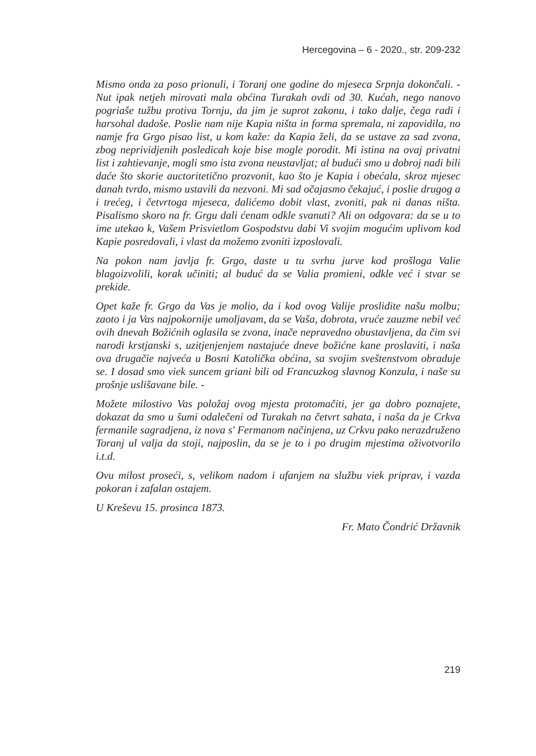Hercegovina – 6 - 2020., str. 209-232
Mismo onda za poso prionuli, i Toranj one godine do mjeseca Srpnja dokončali. - Nut ipak netjeh mirovati mala obćina Turakah ovdi od 30. Kućah, nego nanovo pogriaše tužbu protiva Tornju, da jim je suprot zakonu, i tako dalje, čega radi i harsohal dadoše. Poslie nam nije Kapia ništa in forma spremala, ni zapovidila, no namje fra Grgo pisao list, u kom kaže: da Kapia želi, da se ustave za sad zvona, zbog neprividjenih posledicah koje bise mogle porodit. Mi istina na ovaj privatni list i zahtievanje, mogli smo ista zvona neustavljat; al budući smo u dobroj nadi bili daće što skorie auctoritetično prozvonit, kao što je Kapia i obećala, skroz mjesec danah tvrdo, mismo ustavili da nezvoni. Mi sad očajasmo čekajuć, i poslie drugog a i trećeg, i četvrtoga mjeseca, dalićemo dobit vlast, zvoniti, pak ni danas ništa. Pisalismo skoro na fr. Grgu dali ćenam odkle svanuti? Ali on odgovara: da se u to ime utekao k, Vašem Prisvietlom Gospodstvu dabi Vi svojim mogućim uplivom kod Kapie posredovali, i vlast da možemo zvoniti izposlovali.
Na pokon nam javlja fr. Grgo, daste u tu svrhu jurve kod prošloga Valie blagoizvolili, korak učiniti; al buduć da se Valia promieni, odkle već i stvar se prekide.
Opet kaže fr. Grgo da Vas je molio, da i kod ovog Valije proslidite našu molbu; zaoto i ja Vas najpokornije umoljavam, da se Vaša, dobrota, vruće zauzme nebil već ovih dnevah Božićnih oglasila se zvona, inače nepravedno obustavljena, da čim svi narodi krstjanski s, uzitjenjenjem nastajuće dneve božićne kane proslaviti, i naša ova drugačie najveća u Bosni Katolička obćina, sa svojim sveštenstvom obraduje se. I dosad smo viek suncem griani bili od Francuzkog slavnog Konzula, i naše su prošnje uslišavane bile. -
Možete milostivo Vas položaj ovog mjesta protomačiti, jer ga dobro poznajete, dokazat da smo u šumi odalečeni od Turakah na četvrt sahata, i naša da je Crkva fermanile sagradjena, iz nova s' Fermanom načinjena, uz Crkvu pako nerazdruženo Toranj ul valja da stoji, najposlin, da se je to i po drugim mjestima oživotvorilo i.t.d.
Ovu milost proseći, s, velikom nadom i ufanjem na službu viek priprav, i vazda pokoran i zafalan ostajem.
U Kreševu 15. prosinca 1873.
Fr. Mato Čondrić Državnik
219